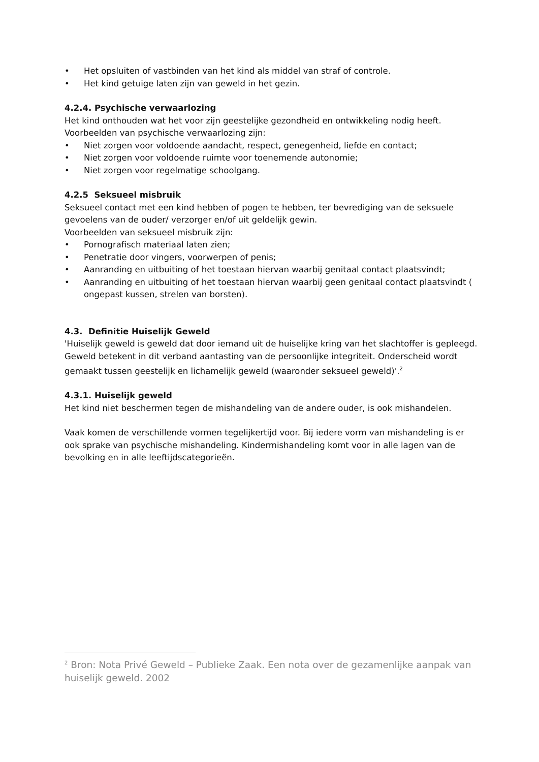• Het opsluiten of vastbinden van het kind als middel van straf of controle.
• Het kind getuige laten zijn van geweld in het gezin.
4.2.4. Psychische verwaarlozing
Het kind onthouden wat het voor zijn geestelijke gezondheid en ontwikkeling nodig heeft.
Voorbeelden van psychische verwaarlozing zijn:
• Niet zorgen voor voldoende aandacht, respect, genegenheid, liefde en contact;
• Niet zorgen voor voldoende ruimte voor toenemende autonomie;
• Niet zorgen voor regelmatige schoolgang.
4.2.5 Seksueel misbruik
Seksueel contact met een kind hebben of pogen te hebben, ter bevrediging van de seksuele gevoelens van de ouder/ verzorger en/of uit geldelijk gewin.
Voorbeelden van seksueel misbruik zijn:
• Pornografisch materiaal laten zien;
• Penetratie door vingers, voorwerpen of penis;
• Aanranding en uitbuiting of het toestaan hiervan waarbij genitaal contact plaatsvindt;
• Aanranding en uitbuiting of het toestaan hiervan waarbij geen genitaal contact plaatsvindt ( ongepast kussen, strelen van borsten).
4.3. Definitie Huiselijk Geweld
'Huiselijk geweld is geweld dat door iemand uit de huiselijke kring van het slachtoffer is gepleegd. Geweld betekent in dit verband aantasting van de persoonlijke integriteit. Onderscheid wordt gemaakt tussen geestelijk en lichamelijk geweld (waaronder seksueel geweld)'.<sup>2</sup>
4.3.1. Huiselijk geweld
Het kind niet beschermen tegen de mishandeling van de andere ouder, is ook mishandelen.
Vaak komen de verschillende vormen tegelijkertijd voor. Bij iedere vorm van mishandeling is er ook sprake van psychische mishandeling. Kindermishandeling komt voor in alle lagen van de bevolking en in alle leeftijdscategorieën.
<sup>2</sup> Bron: Nota Privé Geweld – Publieke Zaak. Een nota over de gezamenlijke aanpak van huiselijk geweld. 2002